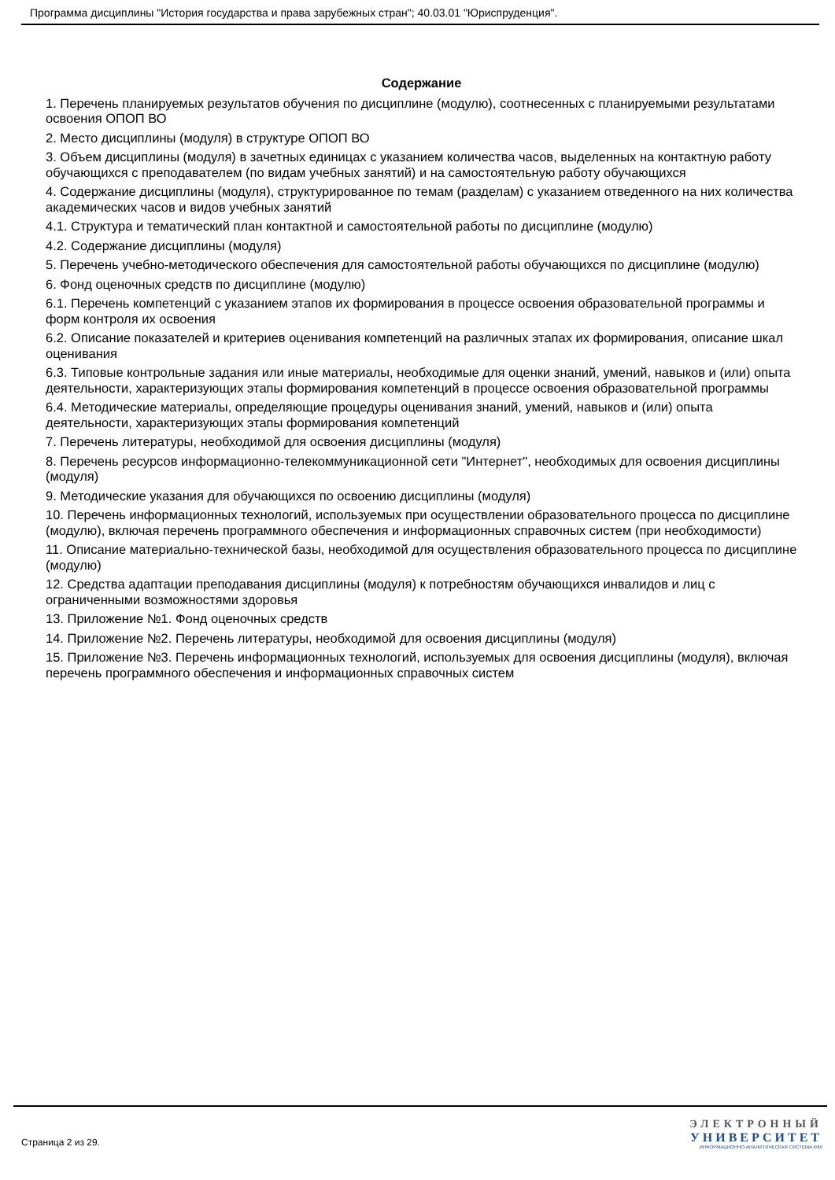Программа дисциплины "История государства и права зарубежных стран"; 40.03.01 "Юриспруденция".
Содержание
1. Перечень планируемых результатов обучения по дисциплине (модулю), соотнесенных с планируемыми результатами освоения ОПОП ВО
2. Место дисциплины (модуля) в структуре ОПОП ВО
3. Объем дисциплины (модуля) в зачетных единицах с указанием количества часов, выделенных на контактную работу обучающихся с преподавателем (по видам учебных занятий) и на самостоятельную работу обучающихся
4. Содержание дисциплины (модуля), структурированное по темам (разделам) с указанием отведенного на них количества академических часов и видов учебных занятий
4.1. Структура и тематический план контактной и самостоятельной работы по дисциплине (модулю)
4.2. Содержание дисциплины (модуля)
5. Перечень учебно-методического обеспечения для самостоятельной работы обучающихся по дисциплине (модулю)
6. Фонд оценочных средств по дисциплине (модулю)
6.1. Перечень компетенций с указанием этапов их формирования в процессе освоения образовательной программы и форм контроля их освоения
6.2. Описание показателей и критериев оценивания компетенций на различных этапах их формирования, описание шкал оценивания
6.3. Типовые контрольные задания или иные материалы, необходимые для оценки знаний, умений, навыков и (или) опыта деятельности, характеризующих этапы формирования компетенций в процессе освоения образовательной программы
6.4. Методические материалы, определяющие процедуры оценивания знаний, умений, навыков и (или) опыта деятельности, характеризующих этапы формирования компетенций
7. Перечень литературы, необходимой для освоения дисциплины (модуля)
8. Перечень ресурсов информационно-телекоммуникационной сети "Интернет", необходимых для освоения дисциплины (модуля)
9. Методические указания для обучающихся по освоению дисциплины (модуля)
10. Перечень информационных технологий, используемых при осуществлении образовательного процесса по дисциплине (модулю), включая перечень программного обеспечения и информационных справочных систем (при необходимости)
11. Описание материально-технической базы, необходимой для осуществления образовательного процесса по дисциплине (модулю)
12. Средства адаптации преподавания дисциплины (модуля) к потребностям обучающихся инвалидов и лиц с ограниченными возможностями здоровья
13. Приложение №1. Фонд оценочных средств
14. Приложение №2. Перечень литературы, необходимой для освоения дисциплины (модуля)
15. Приложение №3. Перечень информационных технологий, используемых для освоения дисциплины (модуля), включая перечень программного обеспечения и информационных справочных систем
Страница 2 из 29.
ЭЛЕКТРОННЫЙ
УНИВЕРСИТЕТ
ИНФОРМАЦИОННО-АНАЛИТИЧЕСКАЯ СИСТЕМА КФУ